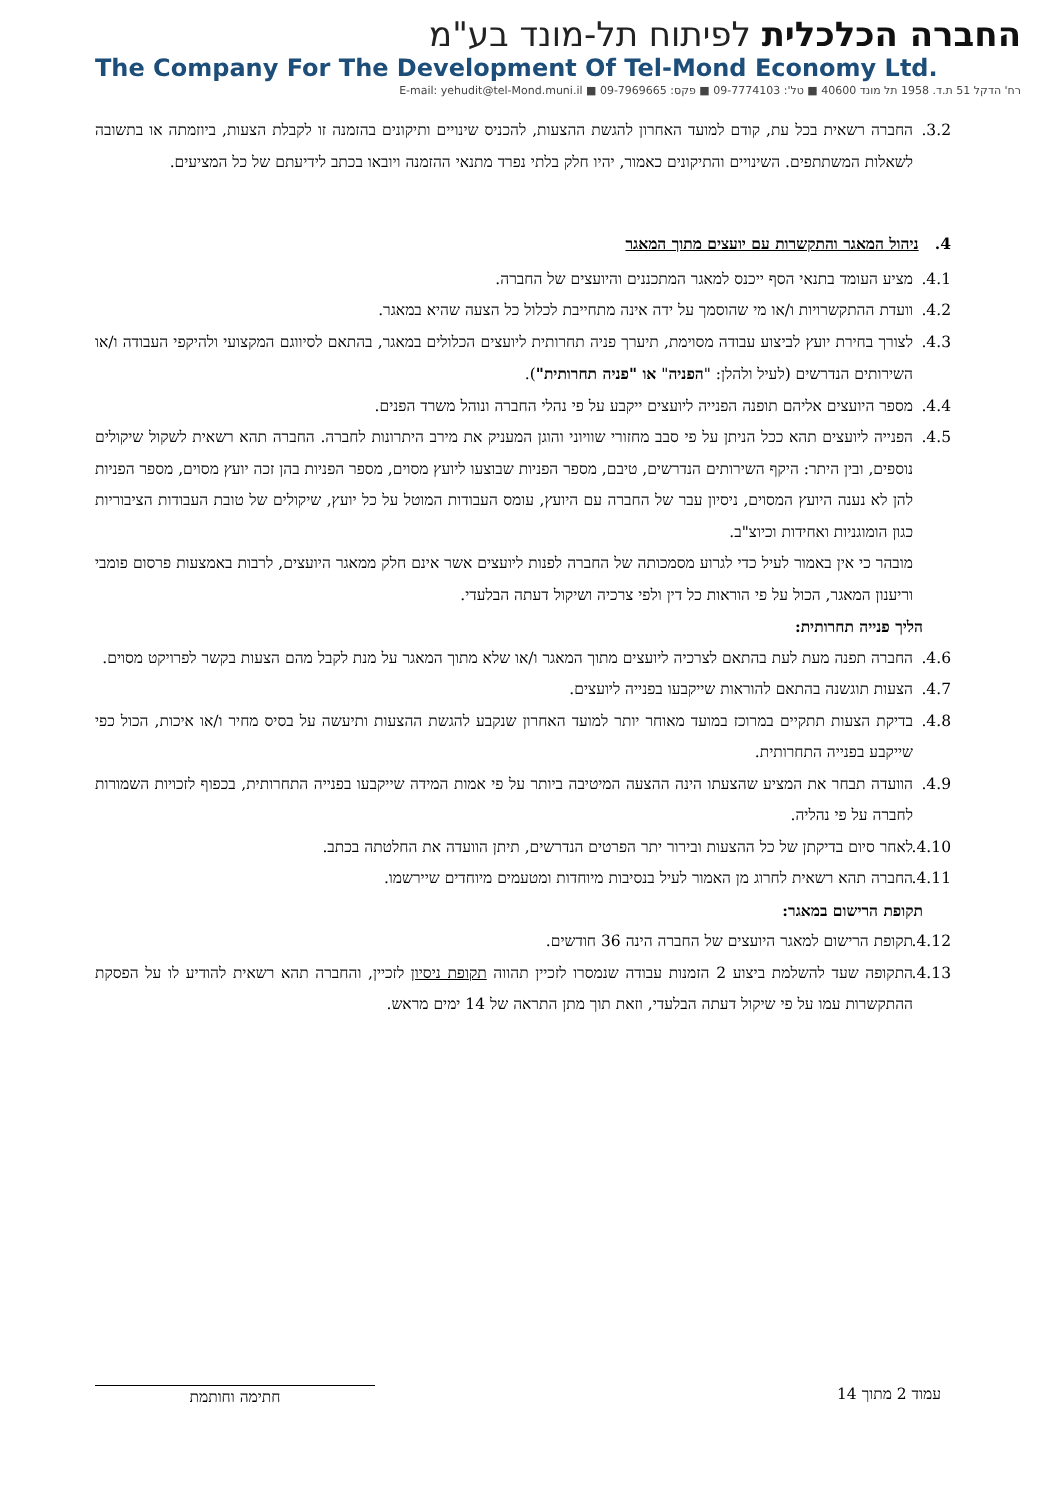החברה הכלכלית לפיתוח תל-מונד בע"מ
The Company For The Development Of Tel-Mond Economy Ltd.
רח' הדקל 51 ת.ד. 1958 תל מונד 40600 ■ טל': 09-7774103 ■ פקס: 09-7969665 ■ E-mail: yehudit@tel-Mond.muni.il
3.2. החברה רשאית בכל עת, קודם למועד האחרון להגשת ההצעות, להכניס שינויים ותיקונים בהזמנה זו לקבלת הצעות, ביוזמתה או בתשובה לשאלות המשתתפים. השינויים והתיקונים כאמור, יהיו חלק בלתי נפרד מתנאי ההזמנה ויובאו בכתב לידיעתם של כל המציעים.
4. ניהול המאגר והתקשרות עם יועצים מתוך המאגר
4.1. מציע העומד בתנאי הסף ייכנס למאגר המתכננים והיועצים של החברה.
4.2. וועדת ההתקשרויות ו/או מי שהוסמך על ידה אינה מתחייבת לכלול כל הצעה שהיא במאגר.
4.3. לצורך בחירת יועץ לביצוע עבודה מסוימת, תיערך פניה תחרותית ליועצים הכלולים במאגר, בהתאם לסיווגם המקצועי ולהיקפי העבודה ו/או השירותים הנדרשים (לעיל ולהלן: "הפניה" או "פניה תחרותית").
4.4. מספר היועצים אליהם תופנה הפנייה ליועצים ייקבע על פי נהלי החברה ונוהל משרד הפנים.
4.5. הפנייה ליועצים תהא ככל הניתן על פי סבב מחזורי שוויוני והוגן המעניק את מירב היתרונות לחברה. החברה תהא רשאית לשקול שיקולים נוספים, ובין היתר: היקף השירותים הנדרשים, טיבם, מספר הפניות שבוצעו ליועץ מסוים, מספר הפניות בהן זכה יועץ מסוים, מספר הפניות להן לא נענה היועץ המסוים, ניסיון עבר של החברה עם היועץ, עומס העבודות המוטל על כל יועץ, שיקולים של טובת העבודות הציבוריות כגון הומוגניות ואחידות וכיוצ"ב.
מובהר כי אין באמור לעיל כדי לגרוע מסמכותה של החברה לפנות ליועצים אשר אינם חלק ממאגר היועצים, לרבות באמצעות פרסום פומבי וריענון המאגר, הכול על פי הוראות כל דין ולפי צרכיה ושיקול דעתה הבלעדי.
הליך פנייה תחרותית:
4.6. החברה תפנה מעת לעת בהתאם לצרכיה ליועצים מתוך המאגר ו/או שלא מתוך המאגר על מנת לקבל מהם הצעות בקשר לפרויקט מסוים.
4.7. הצעות תוגשנה בהתאם להוראות שייקבעו בפנייה ליועצים.
4.8. בדיקת הצעות תתקיים במרוכז במועד מאוחר יותר למועד האחרון שנקבע להגשת ההצעות ותיעשה על בסיס מחיר ו/או איכות, הכול כפי שייקבע בפנייה התחרותית.
4.9. הוועדה תבחר את המציע שהצעתו הינה ההצעה המיטיבה ביותר על פי אמות המידה שייקבעו בפנייה התחרותית, בכפוף לזכויות השמורות לחברה על פי נהליה.
4.10. לאחר סיום בדיקתן של כל ההצעות ובירור יתר הפרטים הנדרשים, תיתן הוועדה את החלטתה בכתב.
4.11. החברה תהא רשאית לחרוג מן האמור לעיל בנסיבות מיוחדות ומטעמים מיוחדים שיירשמו.
תקופת הרישום במאגר:
4.12. תקופת הרישום למאגר היועצים של החברה הינה 36 חודשים.
4.13. התקופה שעד להשלמת ביצוע 2 הזמנות עבודה שנמסרו לזכיין תהווה תקופת ניסיון לזכיין, והחברה תהא רשאית להודיע לו על הפסקת ההתקשרות עמו על פי שיקול דעתה הבלעדי, וזאת תוך מתן התראה של 14 ימים מראש.
עמוד 2 מתוך 14 חתימה וחותמת